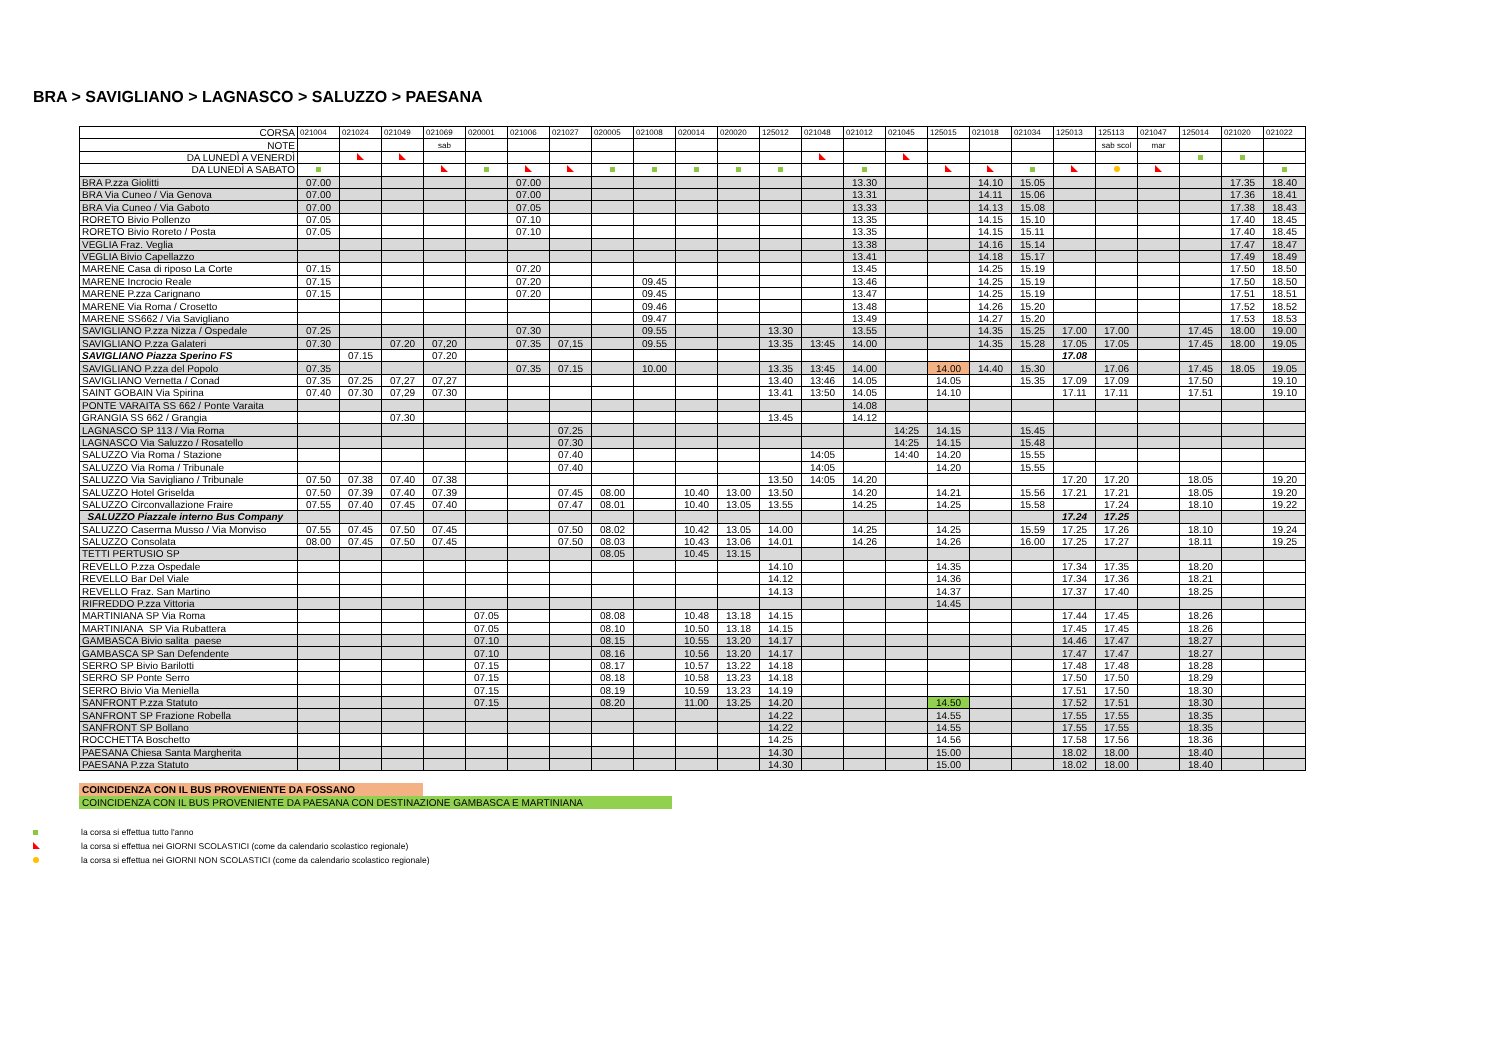BRA > SAVIGLIANO > LAGNASCO > SALUZZO > PAESANA
| CORSA | 021004 | 021024 | 021049 | 021069 | 020001 | 021006 | 021027 | 020005 | 021008 | 020014 | 020020 | 125012 | 021048 | 021012 | 021045 | 125015 | 021018 | 021034 | 125013 | 125113 | 021047 | 125014 | 021020 | 021022 |
| NOTE | | | | sab | | | | | | | | | | | | | | | | sab scol | mar | | | |
| DA LUNEDÌ A VENERDÌ | | | | | | | | | | | | | | | | | | | | | | | | |
| DA LUNEDÌ A SABATO | | | | | | | | | | | | | | | | | | | | | | | | |
| BRA P.zza Giolitti | 07.00 | | | | | 07.00 | | | | | | | | 13.30 | | | 14.10 | 15.05 | | | | | 17.35 | 18.40 |
| BRA Via Cuneo / Via Genova | 07.00 | | | | | 07.00 | | | | | | | | 13.31 | | | 14.11 | 15.06 | | | | | 17.36 | 18.41 |
| BRA Via Cuneo / Via Gaboto | 07.00 | | | | | 07.05 | | | | | | | | 13.33 | | | 14.13 | 15.08 | | | | | 17.38 | 18.43 |
| RORETO Bivio Pollenzo | 07.05 | | | | | 07.10 | | | | | | | | 13.35 | | | 14.15 | 15.10 | | | | | 17.40 | 18.45 |
| RORETO Bivio Roreto / Posta | 07.05 | | | | | 07.10 | | | | | | | | 13.35 | | | 14.15 | 15.11 | | | | | 17.40 | 18.45 |
| VEGLIA Fraz. Veglia | | | | | | | | | | | | | | 13.38 | | | 14.16 | 15.14 | | | | | 17.47 | 18.47 |
| VEGLIA Bivio Capellazzo | | | | | | | | | | | | | | 13.41 | | | 14.18 | 15.17 | | | | | 17.49 | 18.49 |
| MARENE Casa di riposo La Corte | 07.15 | | | | | 07.20 | | | | | | | | 13.45 | | | 14.25 | 15.19 | | | | | 17.50 | 18.50 |
| MARENE Incrocio Reale | 07.15 | | | | | 07.20 | | | 09.45 | | | | | 13.46 | | | 14.25 | 15.19 | | | | | 17.50 | 18.50 |
| MARENE P.zza Carignano | 07.15 | | | | | 07.20 | | | 09.45 | | | | | 13.47 | | | 14.25 | 15.19 | | | | | 17.51 | 18.51 |
| MARENE Via Roma / Crosetto | | | | | | | | | 09.46 | | | | | 13.48 | | | 14.26 | 15.20 | | | | | 17.52 | 18.52 |
| MARENE SS662 / Via Savigliano | | | | | | | | | 09.47 | | | | | 13.49 | | | 14.27 | 15.20 | | | | | 17.53 | 18.53 |
| SAVIGLIANO P.zza Nizza / Ospedale | 07.25 | | | | | 07.30 | | | 09.55 | | | 13.30 | | 13.55 | | | 14.35 | 15.25 | 17.00 | 17.00 | | 17.45 | 18.00 | 19.00 |
| SAVIGLIANO P.zza Galateri | 07.30 | | 07.20 | 07,20 | | 07.35 | 07,15 | | 09.55 | | | 13.35 | 13:45 | 14.00 | | | 14.35 | 15.28 | 17.05 | 17.05 | | 17.45 | 18.00 | 19.05 |
| SAVIGLIANO Piazza Sperino FS | | 07.15 | | 07.20 | | | | | | | | | | | | | | | 17.08 | | | | | |
| SAVIGLIANO P.zza del Popolo | 07.35 | | | | | 07.35 | 07.15 | | 10.00 | | | 13.35 | 13:45 | 14.00 | | 14.00 | 14.40 | 15.30 | | 17.06 | | 17.45 | 18.05 | 19.05 |
| SAVIGLIANO Vernetta / Conad | 07.35 | 07.25 | 07,27 | 07,27 | | | | | | | | 13.40 | 13:46 | 14.05 | | 14.05 | | 15.35 | 17.09 | 17.09 | | 17.50 | | 19.10 |
| SAINT GOBAIN Via Spirina | 07.40 | 07.30 | 07,29 | 07.30 | | | | | | | | 13.41 | 13:50 | 14.05 | | 14.10 | | | 17.11 | 17.11 | | 17.51 | | 19.10 |
| PONTE VARAITA SS 662 / Ponte Varaita | | | | | | | | | | | | | | 14.08 | | | | | | | | | | |
| GRANGIA SS 662 / Grangia | | | 07.30 | | | | | | | | | 13.45 | | 14.12 | | | | | | | | | | |
| LAGNASCO SP 113 / Via Roma | | | | | | | 07.25 | | | | | | | | 14:25 | 14.15 | | 15.45 | | | | | | |
| LAGNASCO Via Saluzzo / Rosatello | | | | | | | 07.30 | | | | | | | | 14:25 | 14.15 | | 15.48 | | | | | | |
| SALUZZO Via Roma / Stazione | | | | | | | 07.40 | | | | | | 14:05 | | 14:40 | 14.20 | | 15.55 | | | | | | |
| SALUZZO Via Roma / Tribunale | | | | | | | 07.40 | | | | | | 14:05 | | | 14.20 | | 15.55 | | | | | | |
| SALUZZO Via Savigliano / Tribunale | 07.50 | 07.38 | 07.40 | 07.38 | | | | | | | | 13.50 | 14:05 | 14.20 | | | | | 17.20 | 17.20 | | 18.05 | | 19.20 |
| SALUZZO Hotel Griselda | 07.50 | 07.39 | 07.40 | 07.39 | | | 07.45 | 08.00 | | 10.40 | 13.00 | 13.50 | | 14.20 | | 14.21 | | 15.56 | 17.21 | 17.21 | | 18.05 | | 19.20 |
| SALUZZO Circonvallazione Fraire | 07.55 | 07.40 | 07.45 | 07.40 | | | 07.47 | 08.01 | | 10.40 | 13.05 | 13.55 | | 14.25 | | 14.25 | | 15.58 | | 17.24 | | 18.10 | | 19.22 |
| SALUZZO Piazzale interno Bus Company | | | | | | | | | | | | | | | | | | | 17.24 | 17.25 | | | | |
| SALUZZO Caserma Musso / Via Monviso | 07.55 | 07.45 | 07.50 | 07.45 | | | 07.50 | 08.02 | | 10.42 | 13.05 | 14.00 | | 14.25 | | 14.25 | | 15.59 | 17.25 | 17.26 | | 18.10 | | 19.24 |
| SALUZZO Consolata | 08.00 | 07.45 | 07.50 | 07.45 | | | 07.50 | 08.03 | | 10.43 | 13.06 | 14.01 | | 14.26 | | 14.26 | | 16.00 | 17.25 | 17.27 | | 18.11 | | 19.25 |
| TETTI PERTUSIO SP | | | | | | | | 08.05 | | 10.45 | 13.15 | | | | | | | | | | | | | |
| REVELLO P.zza Ospedale | | | | | | | | | | | | 14.10 | | | | 14.35 | | | 17.34 | 17.35 | | 18.20 | | |
| REVELLO Bar Del Viale | | | | | | | | | | | | 14.12 | | | | 14.36 | | | 17.34 | 17.36 | | 18.21 | | |
| REVELLO Fraz. San Martino | | | | | | | | | | | | 14.13 | | | | 14.37 | | | 17.37 | 17.40 | | 18.25 | | |
| RIFREDDO P.zza Vittoria | | | | | | | | | | | | | | | | 14.45 | | | | | | | | |
| MARTINIANA SP Via Roma | | | | | 07.05 | | | 08.08 | | 10.48 | 13.18 | 14.15 | | | | | | | 17.44 | 17.45 | | 18.26 | | |
| MARTINIANA SP Via Rubattera | | | | | 07.05 | | | 08.10 | | 10.50 | 13.18 | 14.15 | | | | | | | 17.45 | 17.45 | | 18.26 | | |
| GAMBASCA Bivio salita paese | | | | | 07.10 | | | 08.15 | | 10.55 | 13.20 | 14.17 | | | | | | | 14.46 | 17.47 | | 18.27 | | |
| GAMBASCA SP San Defendente | | | | | 07.10 | | | 08.16 | | 10.56 | 13.20 | 14.17 | | | | | | | 17.47 | 17.47 | | 18.27 | | |
| SERRO SP Bivio Barilotti | | | | | 07.15 | | | 08.17 | | 10.57 | 13.22 | 14.18 | | | | | | | 17.48 | 17.48 | | 18.28 | | |
| SERRO SP Ponte Serro | | | | | 07.15 | | | 08.18 | | 10.58 | 13.23 | 14.18 | | | | | | | 17.50 | 17.50 | | 18.29 | | |
| SERRO Bivio Via Meniella | | | | | 07.15 | | | 08.19 | | 10.59 | 13.23 | 14.19 | | | | | | | 17.51 | 17.50 | | 18.30 | | |
| SANFRONT P.zza Statuto | | | | | 07.15 | | | 08.20 | | 11.00 | 13.25 | 14.20 | | | | 14.50 | | | 17.52 | 17.51 | | 18.30 | | |
| SANFRONT SP Frazione Robella | | | | | | | | | | | | 14.22 | | | | 14.55 | | | 17.55 | 17.55 | | 18.35 | | |
| SANFRONT SP Bollano | | | | | | | | | | | | 14.22 | | | | 14.55 | | | 17.55 | 17.55 | | 18.35 | | |
| ROCCHETTA Boschetto | | | | | | | | | | | | 14.25 | | | | 14.56 | | | 17.58 | 17.56 | | 18.36 | | |
| PAESANA Chiesa Santa Margherita | | | | | | | | | | | | 14.30 | | | | 15.00 | | | 18.02 | 18.00 | | 18.40 | | |
| PAESANA P.zza Statuto | | | | | | | | | | | | 14.30 | | | | 15.00 | | | 18.02 | 18.00 | | 18.40 | | |
COINCIDENZA CON IL BUS PROVENIENTE DA FOSSANO
COINCIDENZA CON IL BUS PROVENIENTE DA PAESANA CON DESTINAZIONE GAMBASCA E MARTINIANA
la corsa si effettua tutto l'anno
la corsa si effettua nei GIORNI SCOLASTICI (come da calendario scolastico regionale)
la corsa si effettua nei GIORNI NON SCOLASTICI (come da calendario scolastico regionale)